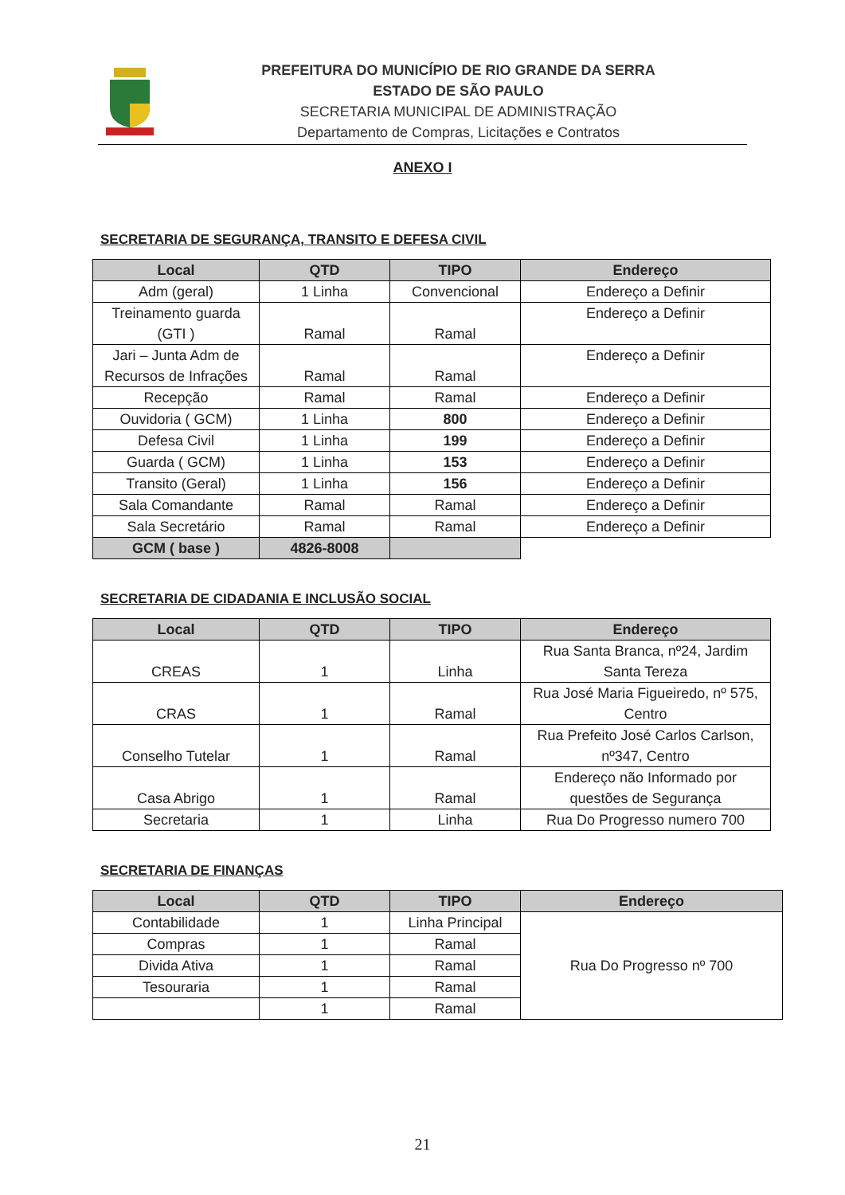PREFEITURA DO MUNICÍPIO DE RIO GRANDE DA SERRA
ESTADO DE SÃO PAULO
SECRETARIA MUNICIPAL DE ADMINISTRAÇÃO
Departamento de Compras, Licitações e Contratos
ANEXO I
SECRETARIA DE SEGURANÇA, TRANSITO E DEFESA CIVIL
| Local | QTD | TIPO | Endereço |
| --- | --- | --- | --- |
| Adm (geral) | 1 Linha | Convencional | Endereço a Definir |
| Treinamento guarda (GTI ) | Ramal | Ramal | Endereço a Definir |
| Jari – Junta Adm de Recursos de Infrações | Ramal | Ramal | Endereço a Definir |
| Recepção | Ramal | Ramal | Endereço a Definir |
| Ouvidoria ( GCM) | 1 Linha | 800 | Endereço a Definir |
| Defesa Civil | 1 Linha | 199 | Endereço a Definir |
| Guarda ( GCM) | 1 Linha | 153 | Endereço a Definir |
| Transito (Geral) | 1 Linha | 156 | Endereço a Definir |
| Sala Comandante | Ramal | Ramal | Endereço a Definir |
| Sala Secretário | Ramal | Ramal | Endereço a Definir |
| GCM ( base ) | 4826-8008 | | |
SECRETARIA DE CIDADANIA E INCLUSÃO SOCIAL
| Local | QTD | TIPO | Endereço |
| --- | --- | --- | --- |
| CREAS | 1 | Linha | Rua Santa Branca, nº24, Jardim Santa Tereza |
| CRAS | 1 | Ramal | Rua José Maria Figueiredo, nº 575, Centro |
| Conselho Tutelar | 1 | Ramal | Rua Prefeito José Carlos Carlson, nº347, Centro |
| Casa Abrigo | 1 | Ramal | Endereço não Informado por questões de Segurança |
| Secretaria | 1 | Linha | Rua Do Progresso numero 700 |
SECRETARIA DE FINANÇAS
| Local | QTD | TIPO | Endereço |
| --- | --- | --- | --- |
| Contabilidade | 1 | Linha Principal | Rua Do Progresso nº 700 |
| Compras | 1 | Ramal | |
| Divida Ativa | 1 | Ramal | |
| Tesouraria | 1 | Ramal | |
| | 1 | Ramal | |
21